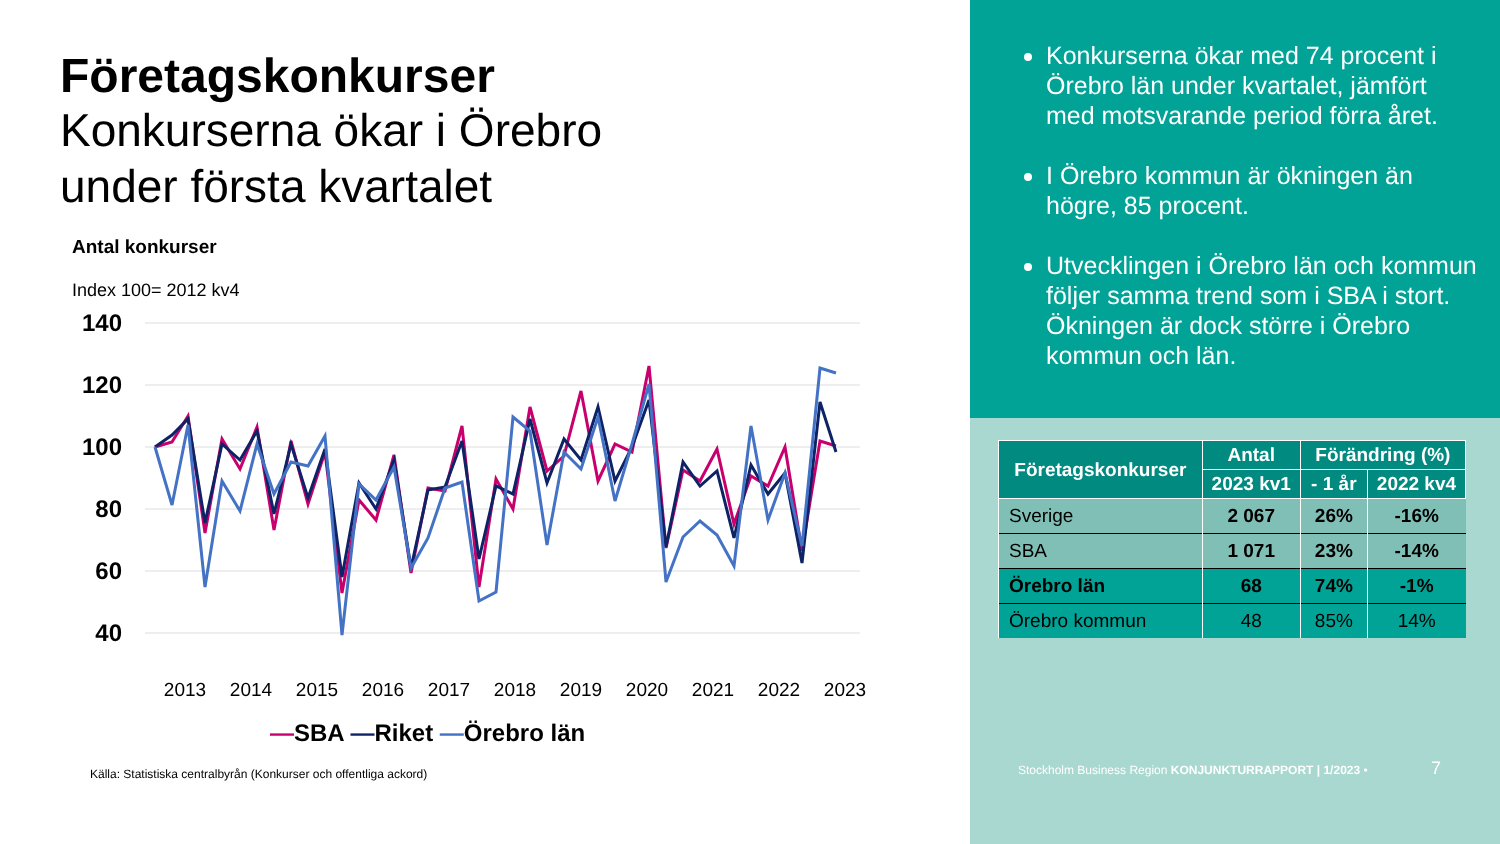Företagskonkurser
Konkurserna ökar i Örebro
under första kvartalet
Antal konkurser
Index 100= 2012 kv4
140
120
100
80
60
40
2013
2014
2015
2016
2017
2018
2019
2020
2021
2022
2023
—SBA —Riket —Örebro län
Källa: Statistiska centralbyrån (Konkurser och offentliga ackord)
Konkurserna ökar med 74 procent i Örebro län under kvartalet, jämfört med motsvarande period förra året.
I Örebro kommun är ökningen än högre, 85 procent.
Utvecklingen i Örebro län och kommun följer samma trend som i SBA i stort. Ökningen är dock större i Örebro kommun och län.
| Företagskonkurser | Antal | Förändring (%) | |
| --- | --- | --- | --- |
| | 2023 kv1 | - 1 år | 2022 kv4 |
| Sverige | 2 067 | 26% | -16% |
| SBA | 1 071 | 23% | -14% |
| Örebro län | 68 | 74% | -1% |
| Örebro kommun | 48 | 85% | 14% |
Stockholm Business Region KONJUNKTURRAPPORT | 1/2023 • 7